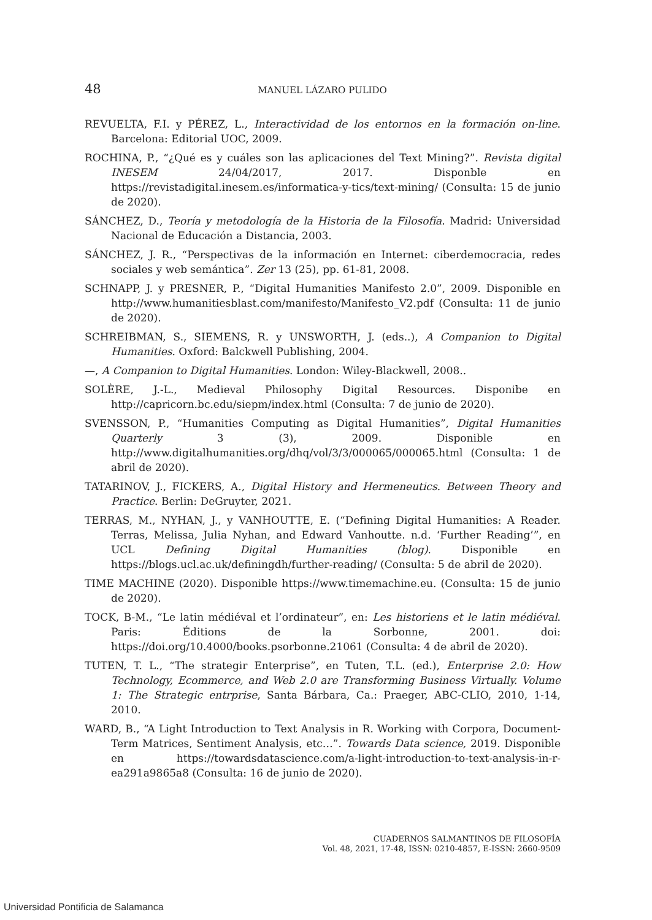48 MANUEL LÁZARO PULIDO
REVUELTA, F.I. y PÉREZ, L., Interactividad de los entornos en la formación on-line. Barcelona: Editorial UOC, 2009.
ROCHINA, P., “¿Qué es y cuáles son las aplicaciones del Text Mining?”. Revista digital INESEM 24/04/2017, 2017. Disponble en https://revistadigital.inesem.es/informatica-y-tics/text-mining/ (Consulta: 15 de junio de 2020).
SÁNCHEZ, D., Teoría y metodología de la Historia de la Filosofía. Madrid: Universidad Nacional de Educación a Distancia, 2003.
SÁNCHEZ, J. R., “Perspectivas de la información en Internet: ciberdemocracia, redes sociales y web semántica”. Zer 13 (25), pp. 61-81, 2008.
SCHNAPP, J. y PRESNER, P., “Digital Humanities Manifesto 2.0”, 2009. Disponible en http://www.humanitiesblast.com/manifesto/Manifesto_V2.pdf (Consulta: 11 de junio de 2020).
SCHREIBMAN, S., SIEMENS, R. y UNSWORTH, J. (eds..), A Companion to Digital Humanities. Oxford: Balckwell Publishing, 2004.
—, A Companion to Digital Humanities. London: Wiley-Blackwell, 2008..
SOLÈRE, J.-L., Medieval Philosophy Digital Resources. Disponibe en http://capricorn.bc.edu/siepm/index.html (Consulta: 7 de junio de 2020).
SVENSSON, P., “Humanities Computing as Digital Humanities”, Digital Humanities Quarterly 3 (3), 2009. Disponible en http://www.digitalhumanities.org/dhq/vol/3/3/000065/000065.html (Consulta: 1 de abril de 2020).
TATARINOV, J., FICKERS, A., Digital History and Hermeneutics. Between Theory and Practice. Berlin: DeGruyter, 2021.
TERRAS, M., NYHAN, J., y VANHOUTTE, E. (“Defining Digital Humanities: A Reader. Terras, Melissa, Julia Nyhan, and Edward Vanhoutte. n.d. ‘Further Reading’”, en UCL Defining Digital Humanities (blog). Disponible en https://blogs.ucl.ac.uk/definingdh/further-reading/ (Consulta: 5 de abril de 2020).
TIME MACHINE (2020). Disponible https://www.timemachine.eu. (Consulta: 15 de junio de 2020).
TOCK, B-M., “Le latin médiéval et l’ordinateur”, en: Les historiens et le latin médiéval. Paris: Éditions de la Sorbonne, 2001. doi: https://doi.org/10.4000/books.psorbonne.21061 (Consulta: 4 de abril de 2020).
TUTEN, T. L., “The strategir Enterprise”, en Tuten, T.L. (ed.), Enterprise 2.0: How Technology, Ecommerce, and Web 2.0 are Transforming Business Virtually. Volume 1: The Strategic entrprise, Santa Bárbara, Ca.: Praeger, ABC-CLIO, 2010, 1-14, 2010.
WARD, B., “A Light Introduction to Text Analysis in R. Working with Corpora, Document-Term Matrices, Sentiment Analysis, etc…”. Towards Data science, 2019. Disponible en https://towardsdatascience.com/a-light-introduction-to-text-analysis-in-r-ea291a9865a8 (Consulta: 16 de junio de 2020).
CUADERNOS SALMANTINOS DE FILOSOFÍA
Vol. 48, 2021, 17-48, ISSN: 0210-4857, E-ISSN: 2660-9509
Universidad Pontificia de Salamanca